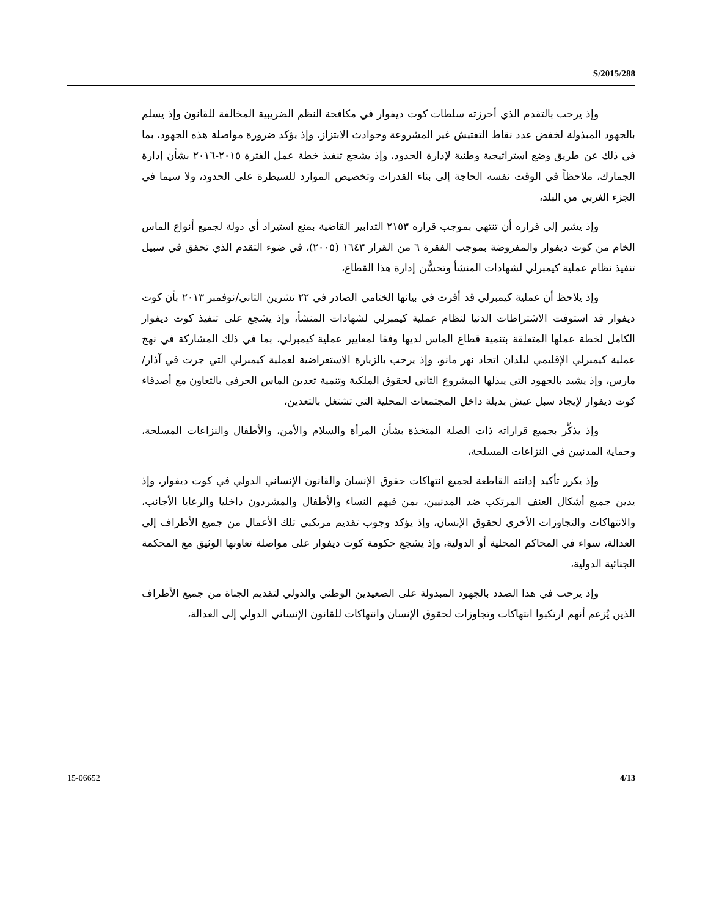S/2015/288
وإذ يرحب بالتقدم الذي أحرزته سلطات كوت ديفوار في مكافحة النظم الضريبية المخالفة للقانون وإذ يسلم بالجهود المبذولة لخفض عدد نقاط التفتيش غير المشروعة وحوادث الابتزاز، وإذ يؤكد ضرورة مواصلة هذه الجهود، بما في ذلك عن طريق وضع استراتيجية وطنية لإدارة الحدود، وإذ يشجع تنفيذ خطة عمل الفترة ٢٠١٥-٢٠١٦ بشأن إدارة الجمارك، ملاحظاً في الوقت نفسه الحاجة إلى بناء القدرات وتخصيص الموارد للسيطرة على الحدود، ولا سيما في الجزء الغربي من البلد،
وإذ يشير إلى قراره أن تنتهي بموجب قراره ٢١٥٣ التدابير القاضية بمنع استيراد أي دولة لجميع أنواع الماس الخام من كوت ديفوار والمفروضة بموجب الفقرة ٦ من القرار ١٦٤٣ (٢٠٠٥)، في ضوء التقدم الذي تحقق في سبيل تنفيذ نظام عملية كيمبرلي لشهادات المنشأ وتحسُّن إدارة هذا القطاع،
وإذ يلاحظ أن عملية كيمبرلي قد أقرت في بيانها الختامي الصادر في ٢٢ تشرين الثاني/نوفمبر ٢٠١٣ بأن كوت ديفوار قد استوفت الاشتراطات الدنيا لنظام عملية كيمبرلي لشهادات المنشأ، وإذ يشجع على تنفيذ كوت ديفوار الكامل لخطة عملها المتعلقة بتنمية قطاع الماس لديها وفقا لمعايير عملية كيمبرلي، بما في ذلك المشاركة في نهج عملية كيمبرلي الإقليمي لبلدان اتحاد نهر مانو، وإذ يرحب بالزيارة الاستعراضية لعملية كيمبرلي التي جرت في آذار/مارس، وإذ يشيد بالجهود التي يبذلها المشروع الثاني لحقوق الملكية وتنمية تعدين الماس الحرفي بالتعاون مع أصدقاء كوت ديفوار لإيجاد سبل عيش بديلة داخل المجتمعات المحلية التي تشتغل بالتعدين،
وإذ يذكِّر بجميع قراراته ذات الصلة المتخذة بشأن المرأة والسلام والأمن، والأطفال والنزاعات المسلحة، وحماية المدنيين في النزاعات المسلحة،
وإذ يكرر تأكيد إدانته القاطعة لجميع انتهاكات حقوق الإنسان والقانون الإنساني الدولي في كوت ديفوار، وإذ يدين جميع أشكال العنف المرتكب ضد المدنيين، بمن فيهم النساء والأطفال والمشردون داخليا والرعايا الأجانب، والانتهاكات والتجاوزات الأخرى لحقوق الإنسان، وإذ يؤكد وجوب تقديم مرتكبي تلك الأعمال من جميع الأطراف إلى العدالة، سواء في المحاكم المحلية أو الدولية، وإذ يشجع حكومة كوت ديفوار على مواصلة تعاونها الوثيق مع المحكمة الجنائية الدولية،
وإذ يرحب في هذا الصدد بالجهود المبذولة على الصعيدين الوطني والدولي لتقديم الجناة من جميع الأطراف الذين يُزعم أنهم ارتكبوا انتهاكات وتجاوزات لحقوق الإنسان وانتهاكات للقانون الإنساني الدولي إلى العدالة،
15-06652 4/13